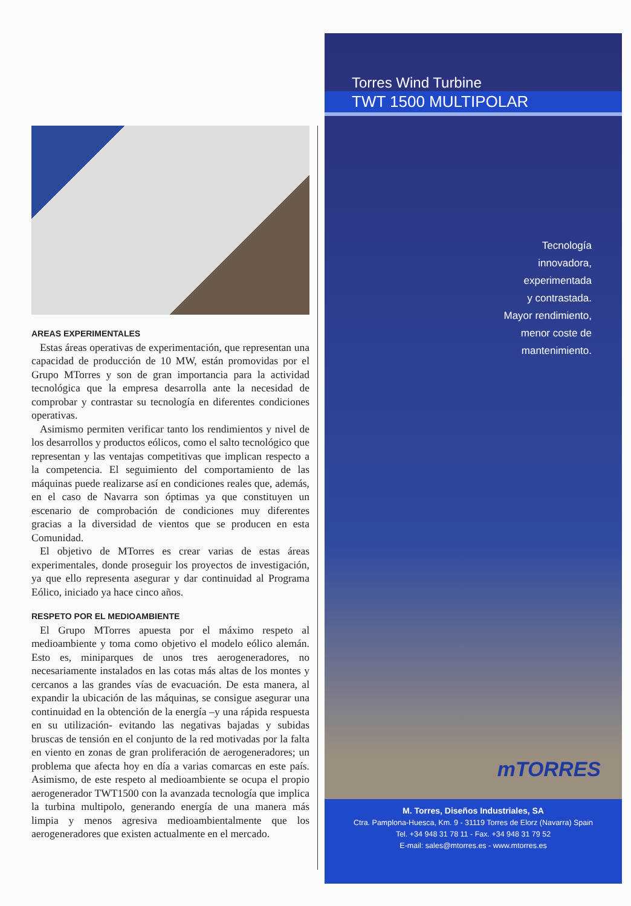AREAS EXPERIMENTALES
Estas áreas operativas de experimentación, que representan una capacidad de producción de 10 MW, están promovidas por el Grupo MTorres y son de gran importancia para la actividad tecnológica que la empresa desarrolla ante la necesidad de comprobar y contrastar su tecnología en diferentes condiciones operativas.
Asimismo permiten verificar tanto los rendimientos y nivel de los desarrollos y productos eólicos, como el salto tecnológico que representan y las ventajas competitivas que implican respecto a la competencia. El seguimiento del comportamiento de las máquinas puede realizarse así en condiciones reales que, además, en el caso de Navarra son óptimas ya que constituyen un escenario de comprobación de condiciones muy diferentes gracias a la diversidad de vientos que se producen en esta Comunidad.
El objetivo de MTorres es crear varias de estas áreas experimentales, donde proseguir los proyectos de investigación, ya que ello representa asegurar y dar continuidad al Programa Eólico, iniciado ya hace cinco años.
RESPETO POR EL MEDIOAMBIENTE
El Grupo MTorres apuesta por el máximo respeto al medioambiente y toma como objetivo el modelo eólico alemán. Esto es, miniparques de unos tres aerogeneradores, no necesariamente instalados en las cotas más altas de los montes y cercanos a las grandes vías de evacuación. De esta manera, al expandir la ubicación de las máquinas, se consigue asegurar una continuidad en la obtención de la energía –y una rápida respuesta en su utilización- evitando las negativas bajadas y subidas bruscas de tensión en el conjunto de la red motivadas por la falta en viento en zonas de gran proliferación de aerogeneradores; un problema que afecta hoy en día a varias comarcas en este país. Asimismo, de este respeto al medioambiente se ocupa el propio aerogenerador TWT1500 con la avanzada tecnología que implica la turbina multipolo, generando energía de una manera más limpia y menos agresiva medioambientalmente que los aerogeneradores que existen actualmente en el mercado.
Torres Wind Turbine
TWT 1500 MULTIPOLAR
Tecnología
innovadora,
experimentada
y contrastada.
Mayor rendimiento,
menor coste de
mantenimiento.
mTORRES
M. Torres, Diseños Industriales, SA
Ctra. Pamplona-Huesca, Km. 9 - 31119 Torres de Elorz (Navarra) Spain
Tel. +34 948 31 78 11 - Fax. +34 948 31 79 52
E-mail: sales@mtorres.es - www.mtorres.es